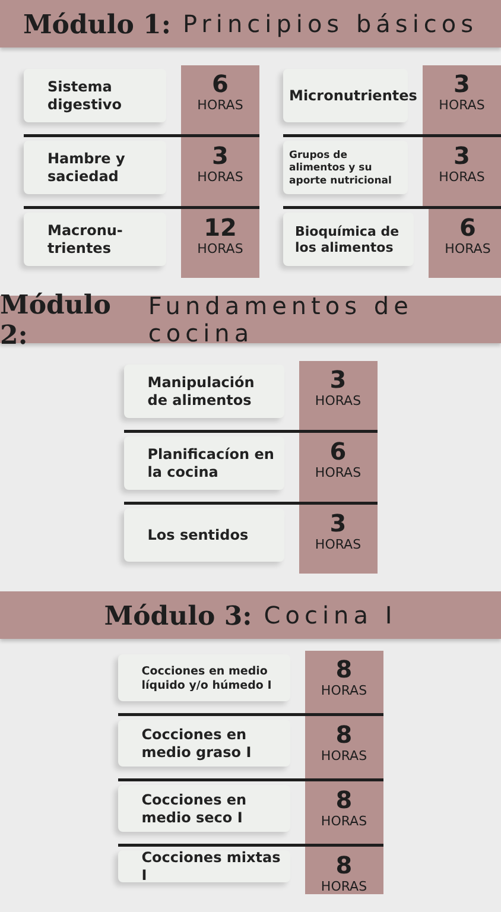Módulo 1: Principios básicos
Sistema digestivo
6
HORAS
Hambre y saciedad
3
HORAS
Macronu-trientes
12
HORAS
Micronutrientes
3
HORAS
Grupos de alimentos y su aporte nutricional
3
HORAS
Bioquímica de los alimentos
6
HORAS
Módulo 2: Fundamentos de cocina
Manipulación de alimentos
3
HORAS
Planificacíon en la cocina
6
HORAS
Los sentidos
3
HORAS
Módulo 3: Cocina I
Cocciones en medio líquido y/o húmedo I
8
HORAS
Cocciones en medio graso I
8
HORAS
Cocciones en medio seco I
8
HORAS
Cocciones mixtas I
8
HORAS